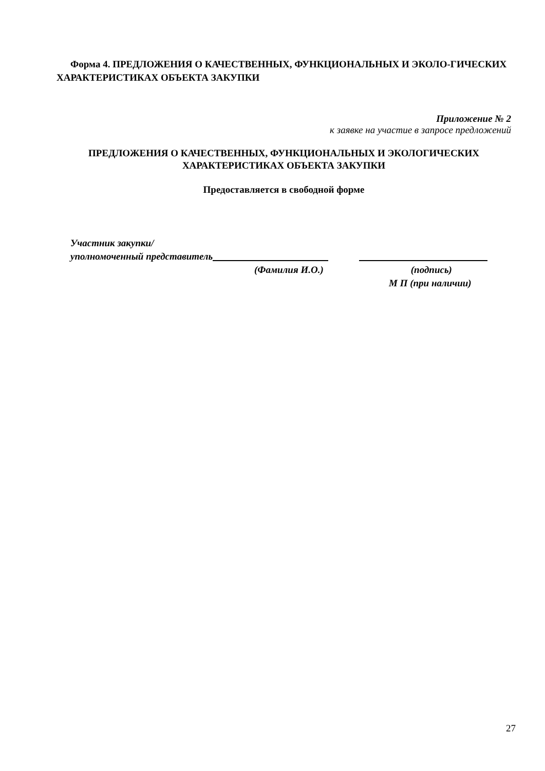Форма 4. ПРЕДЛОЖЕНИЯ О КАЧЕСТВЕННЫХ, ФУНКЦИОНАЛЬНЫХ И ЭКОЛО-ГИЧЕСКИХ ХАРАКТЕРИСТИКАХ ОБЪЕКТА ЗАКУПКИ
Приложение № 2
к заявке на участие в запросе предложений
ПРЕДЛОЖЕНИЯ О КАЧЕСТВЕННЫХ, ФУНКЦИОНАЛЬНЫХ И ЭКОЛОГИЧЕСКИХ
ХАРАКТЕРИСТИКАХ ОБЪЕКТА ЗАКУПКИ
Предоставляется в свободной форме
Участник закупки/
уполномоченный представитель
(Фамилия И.О.) (подпись)
М П (при наличии)
27